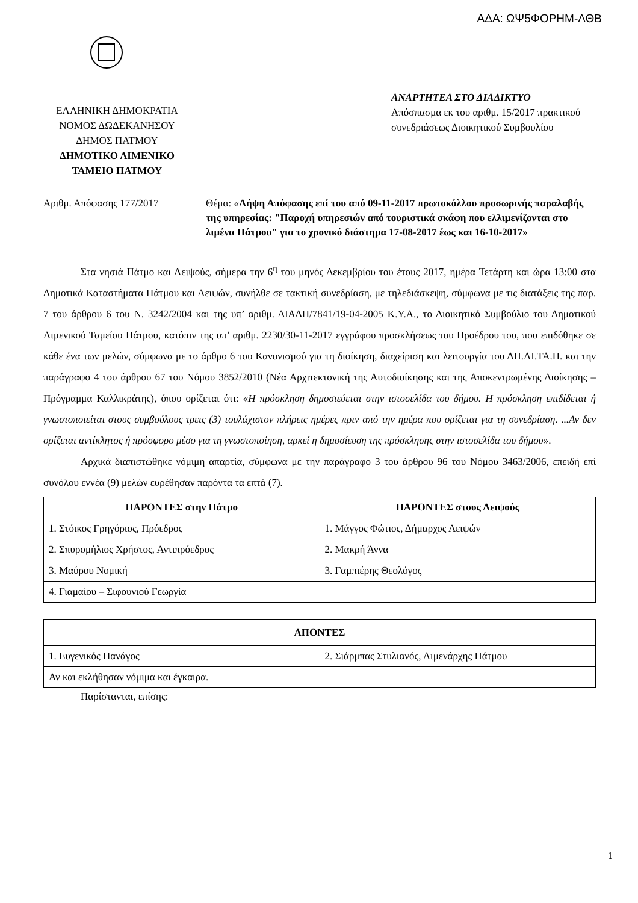ΑΔΑ: ΩΨ5ΦΟΡΗΜ-ΛΘΒ
ΕΛΛΗΝΙΚΗ ΔΗΜΟΚΡΑΤΙΑ
ΝΟΜΟΣ ΔΩΔΕΚΑΝΗΣΟΥ
ΔΗΜΟΣ ΠΑΤΜΟΥ
ΔΗΜΟΤΙΚΟ ΛΙΜΕΝΙΚΟ
ΤΑΜΕΙΟ ΠΑΤΜΟΥ
ΑΝΑΡΤΗΤΕΑ ΣΤΟ ΔΙΑΔΙΚΤΥΟ
Απόσπασμα εκ του αριθμ. 15/2017 πρακτικού συνεδριάσεως Διοικητικού Συμβουλίου
Αριθμ. Απόφασης 177/2017 Θέμα: «Λήψη Απόφασης επί του από 09-11-2017 πρωτοκόλλου προσωρινής παραλαβής της υπηρεσίας: "Παροχή υπηρεσιών από τουριστικά σκάφη που ελλιμενίζονται στο λιμένα Πάτμου" για το χρονικό διάστημα 17-08-2017 έως και 16-10-2017»
Στα νησιά Πάτμο και Λειψούς, σήμερα την 6<sup>η</sup> του μηνός Δεκεμβρίου του έτους 2017, ημέρα Τετάρτη και ώρα 13:00 στα Δημοτικά Καταστήματα Πάτμου και Λειψών, συνήλθε σε τακτική συνεδρίαση, με τηλεδιάσκεψη, σύμφωνα με τις διατάξεις της παρ. 7 του άρθρου 6 του Ν. 3242/2004 και της υπ’ αριθμ. ΔΙΑΔΠ/7841/19-04-2005 Κ.Υ.Α., το Διοικητικό Συμβούλιο του Δημοτικού Λιμενικού Ταμείου Πάτμου, κατόπιν της υπ’ αριθμ. 2230/30-11-2017 εγγράφου προσκλήσεως του Προέδρου του, που επιδόθηκε σε κάθε ένα των μελών, σύμφωνα με το άρθρο 6 του Κανονισμού για τη διοίκηση, διαχείριση και λειτουργία του ΔΗ.ΛΙ.ΤΑ.Π. και την παράγραφο 4 του άρθρου 67 του Νόμου 3852/2010 (Νέα Αρχιτεκτονική της Αυτοδιοίκησης και της Αποκεντρωμένης Διοίκησης – Πρόγραμμα Καλλικράτης), όπου ορίζεται ότι: «Η πρόσκληση δημοσιεύεται στην ιστοσελίδα του δήμου. Η πρόσκληση επιδίδεται ή γνωστοποιείται στους συμβούλους τρεις (3) τουλάχιστον πλήρεις ημέρες πριν από την ημέρα που ορίζεται για τη συνεδρίαση. ...Αν δεν ορίζεται αντίκλητος ή πρόσφορο μέσο για τη γνωστοποίηση, αρκεί η δημοσίευση της πρόσκλησης στην ιστοσελίδα του δήμου».
Αρχικά διαπιστώθηκε νόμιμη απαρτία, σύμφωνα με την παράγραφο 3 του άρθρου 96 του Νόμου 3463/2006, επειδή επί συνόλου εννέα (9) μελών ευρέθησαν παρόντα τα επτά (7).
| ΠΑΡΟΝΤΕΣ στην Πάτμο | ΠΑΡΟΝΤΕΣ στους Λειψούς |
| --- | --- |
| 1. Στόικος Γρηγόριος, Πρόεδρος | 1. Μάγγος Φώτιος, Δήμαρχος Λειψών |
| 2. Σπυρομήλιος Χρήστος, Αντιπρόεδρος | 2. Μακρή Άννα |
| 3. Μαύρου Νομική | 3. Γαμπιέρης Θεολόγος |
| 4. Γιαμαίου – Σιφουνιού Γεωργία | |
| ΑΠΟΝΤΕΣ | |
| --- | --- |
| 1. Ευγενικός Πανάγος | 2. Σιάρμπας Στυλιανός, Λιμενάρχης Πάτμου |
| Αν και εκλήθησαν νόμιμα και έγκαιρα. | |
Παρίστανται, επίσης:
1